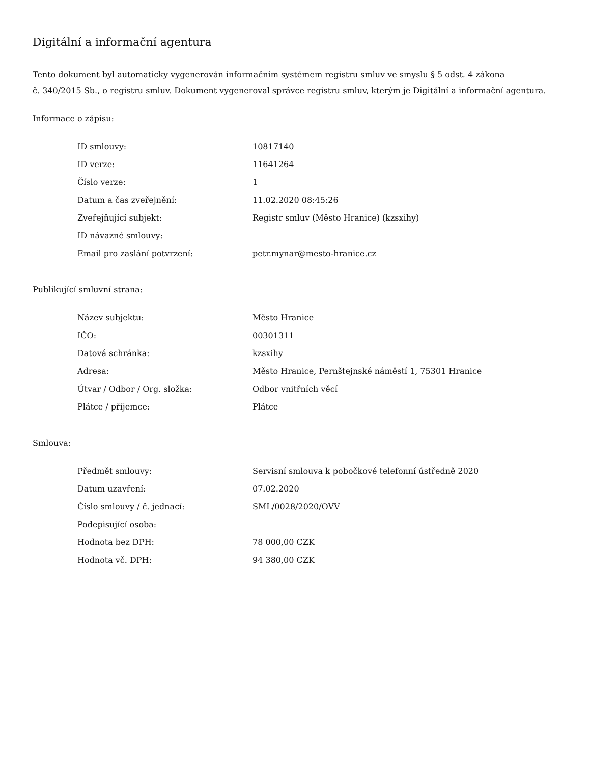Digitální a informační agentura
Tento dokument byl automaticky vygenerován informačním systémem registru smluv ve smyslu § 5 odst. 4 zákona
č. 340/2015 Sb., o registru smluv. Dokument vygeneroval správce registru smluv, kterým je Digitální a informační agentura.
Informace o zápisu:
| ID smlouvy: | 10817140 |
| ID verze: | 11641264 |
| Číslo verze: | 1 |
| Datum a čas zveřejnění: | 11.02.2020 08:45:26 |
| Zveřejňující subjekt: | Registr smluv (Město Hranice) (kzsxihy) |
| ID návazné smlouvy: | |
| Email pro zaslání potvrzení: | petr.mynar@mesto-hranice.cz |
Publikující smluvní strana:
| Název subjektu: | Město Hranice |
| IČO: | 00301311 |
| Datová schránka: | kzsxihy |
| Adresa: | Město Hranice, Pernštejnské náměstí 1, 75301 Hranice |
| Útvar / Odbor / Org. složka: | Odbor vnitřních věcí |
| Plátce / příjemce: | Plátce |
Smlouva:
| Předmět smlouvy: | Servisní smlouva k pobočkové telefonní ústředně 2020 |
| Datum uzavření: | 07.02.2020 |
| Číslo smlouvy / č. jednací: | SML/0028/2020/OVV |
| Podepisující osoba: | |
| Hodnota bez DPH: | 78 000,00 CZK |
| Hodnota vč. DPH: | 94 380,00 CZK |